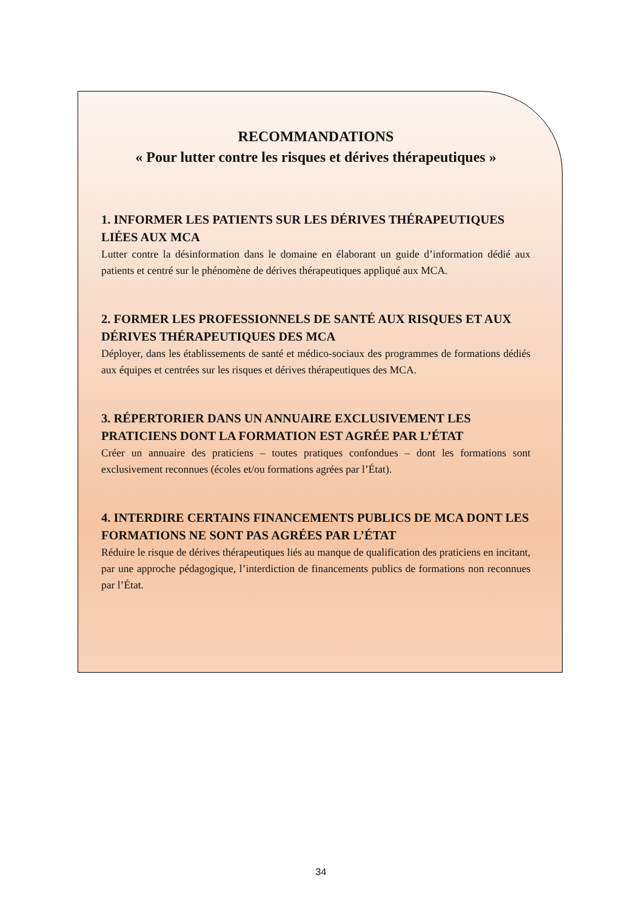RECOMMANDATIONS
« Pour lutter contre les risques et dérives thérapeutiques »
1. INFORMER LES PATIENTS SUR LES DÉRIVES THÉRAPEUTIQUES LIÉES AUX MCA
Lutter contre la désinformation dans le domaine en élaborant un guide d’information dédié aux patients et centré sur le phénomène de dérives thérapeutiques appliqué aux MCA.
2. FORMER LES PROFESSIONNELS DE SANTÉ AUX RISQUES ET AUX DÉRIVES THÉRAPEUTIQUES DES MCA
Déployer, dans les établissements de santé et médico-sociaux des programmes de formations dédiés aux équipes et centrées sur les risques et dérives thérapeutiques des MCA.
3. RÉPERTORIER DANS UN ANNUAIRE EXCLUSIVEMENT LES PRATICIENS DONT LA FORMATION EST AGRÉE PAR L’ÉTAT
Créer un annuaire des praticiens – toutes pratiques confondues – dont les formations sont exclusivement reconnues (écoles et/ou formations agrées par l’État).
4. INTERDIRE CERTAINS FINANCEMENTS PUBLICS DE MCA DONT LES FORMATIONS NE SONT PAS AGRÉES PAR L’ÉTAT
Réduire le risque de dérives thérapeutiques liés au manque de qualification des praticiens en incitant, par une approche pédagogique, l’interdiction de financements publics de formations non reconnues par l’État.
34